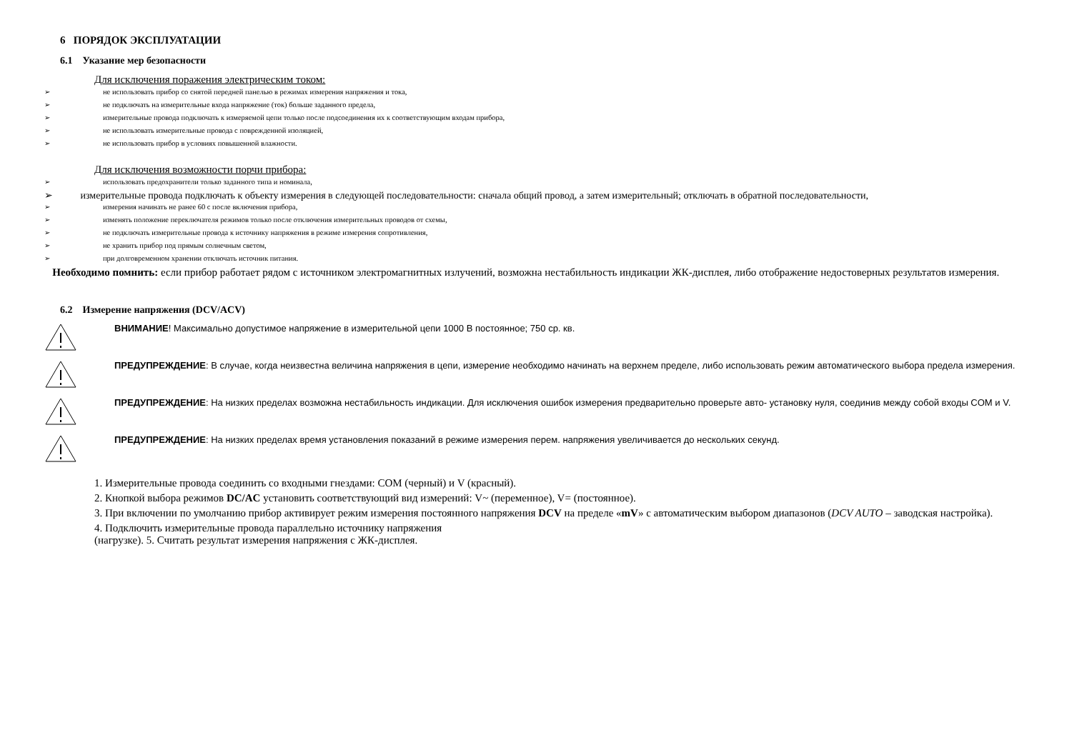6 ПОРЯДОК ЭКСПЛУАТАЦИИ
6.1 Указание мер безопасности
Для исключения поражения электрическим током:
➢ не использовать прибор со снятой передней панелью в режимах измерения напряжения и тока,
➢ не подключать на измерительные входа напряжение (ток) больше заданного предела,
➢ измерительные провода подключать к измеряемой цепи только после подсоединения их к соответствующим входам прибора,
➢ не использовать измерительные провода с поврежденной изоляцией,
➢ не использовать прибор в условиях повышенной влажности.
Для исключения возможности порчи прибора:
➢ использовать предохранители только заданного типа и номинала,
➢ измерительные провода подключать к объекту измерения в следующей последовательности: сначала общий провод, а затем измерительный; отключать в обратной последовательности,
➢ измерения начинать не ранее 60 с после включения прибора,
➢ изменять положение переключателя режимов только после отключения измерительных проводов от схемы,
➢ не подключать измерительные провода к источнику напряжения в режиме измерения сопротивления,
➢ не хранить прибор под прямым солнечным светом,
➢ при долговременном хранении отключать источник питания.
Необходимо помнить: если прибор работает рядом с источником электромагнитных излучений, возможна нестабильность индикации ЖК-дисплея, либо отображение недостоверных результатов измерения.
6.2 Измерение напряжения (DCV/ACV)
ВНИМАНИЕ! Максимально допустимое напряжение в измерительной цепи 1000 В постоянное; 750 ср. кв.
ПРЕДУПРЕЖДЕНИЕ: В случае, когда неизвестна величина напряжения в цепи, измерение необходимо начинать на верхнем пределе, либо использовать режим автоматического выбора предела измерения.
ПРЕДУПРЕЖДЕНИЕ: На низких пределах возможна нестабильность индикации. Для исключения ошибок измерения предварительно проверьте авто- установку нуля, соединив между собой входы COM и V.
ПРЕДУПРЕЖДЕНИЕ: На низких пределах время установления показаний в режиме измерения перем. напряжения увеличивается до нескольких секунд.
1. Измерительные провода соединить со входными гнездами: COM (черный) и V (красный).
2. Кнопкой выбора режимов DC/AC установить соответствующий вид измерений: V~ (переменное), V= (постоянное).
3. При включении по умолчанию прибор активирует режим измерения постоянного напряжения DCV на пределе «mV» с автоматическим выбором диапазонов (DCV AUTO – заводская настройка).
4. Подключить измерительные провода параллельно источнику напряжения
(нагрузке). 5. Считать результат измерения напряжения с ЖК-дисплея.